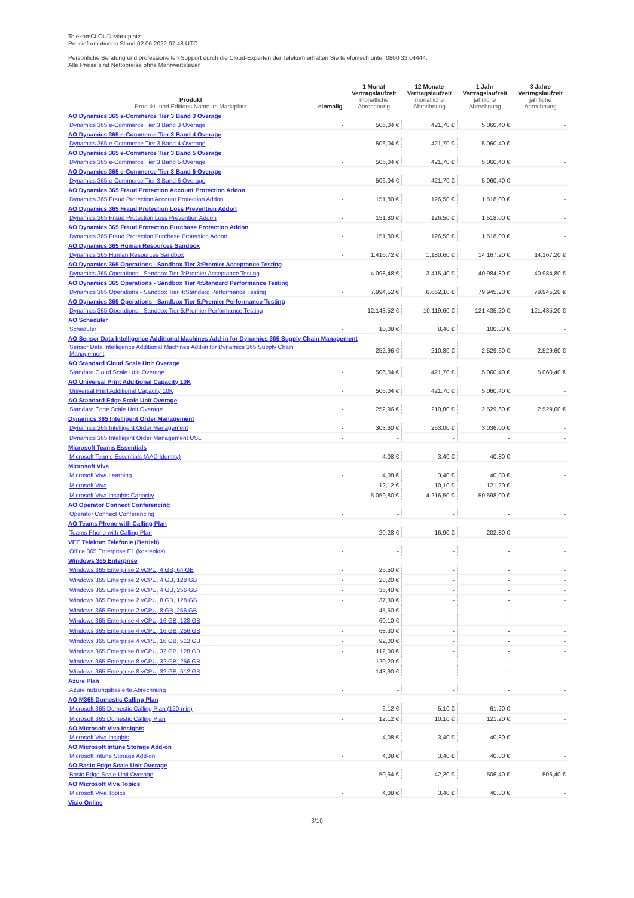TelekomCLOUD Marktplatz
Preisinformationen Stand 02.06.2022 07:48 UTC
Persönliche Beratung und professionellen Support durch die Cloud-Experten der Telekom erhalten Sie telefonisch unter 0800 33 04444.
Alle Preise sind Nettopreise ohne Mehrwertsteuer
| Produkt Produkt- und Editions Name im Marktplatz | einmalig | 1 Monat Vertragslaufzeit monatliche Abrechnung | 12 Monate Vertragslaufzeit monatliche Abrechnung | 1 Jahr Vertragslaufzeit jährliche Abrechnung | 3 Jahre Vertragslaufzeit jährliche Abrechnung |
| --- | --- | --- | --- | --- | --- |
| AO Dynamics 365 e-Commerce Tier 3 Band 3 Overage | | | | | |
| Dynamics 365 e-Commerce Tier 3 Band 3 Overage | - | 506,04 € | 421,70 € | 5.060,40 € | - |
| AO Dynamics 365 e-Commerce Tier 3 Band 4 Overage | | | | | |
| Dynamics 365 e-Commerce Tier 3 Band 4 Overage | - | 506,04 € | 421,70 € | 5.060,40 € | - |
| AO Dynamics 365 e-Commerce Tier 3 Band 5 Overage | | | | | |
| Dynamics 365 e-Commerce Tier 3 Band 5 Overage | - | 506,04 € | 421,70 € | 5.060,40 € | - |
| AO Dynamics 365 e-Commerce Tier 3 Band 6 Overage | | | | | |
| Dynamics 365 e-Commerce Tier 3 Band 6 Overage | - | 506,04 € | 421,70 € | 5.060,40 € | - |
| AO Dynamics 365 Fraud Protection Account Protection Addon | | | | | |
| Dynamics 365 Fraud Protection Account Protection Addon | - | 151,80 € | 126,50 € | 1.518,00 € | - |
| AO Dynamics 365 Fraud Protection Loss Prevention Addon | | | | | |
| Dynamics 365 Fraud Protection Loss Prevention Addon | - | 151,80 € | 126,50 € | 1.518,00 € | - |
| AO Dynamics 365 Fraud Protection Purchase Protection Addon | | | | | |
| Dynamics 365 Fraud Protection Purchase Protection Addon | - | 151,80 € | 126,50 € | 1.518,00 € | - |
| AO Dynamics 365 Human Resources Sandbox | | | | | |
| Dynamics 365 Human Resources Sandbox | - | 1.416,72 € | 1.180,60 € | 14.167,20 € | 14.167,20 € |
| AO Dynamics 365 Operations - Sandbox Tier 3:Premier Acceptance Testing | | | | | |
| Dynamics 365 Operations - Sandbox Tier 3:Premier Acceptance Testing | - | 4.098,48 € | 3.415,40 € | 40.984,80 € | 40.984,80 € |
| AO Dynamics 365 Operations - Sandbox Tier 4:Standard Performance Testing | | | | | |
| Dynamics 365 Operations - Sandbox Tier 4:Standard Performance Testing | - | 7.994,52 € | 6.662,10 € | 79.945,20 € | 79.945,20 € |
| AO Dynamics 365 Operations - Sandbox Tier 5:Premier Performance Testing | | | | | |
| Dynamics 365 Operations - Sandbox Tier 5:Premier Performance Testing | - | 12.143,52 € | 10.119,60 € | 121.435,20 € | 121.435,20 € |
| AO Scheduler | | | | | |
| Scheduler | - | 10,08 € | 8,40 € | 100,80 € | - |
| AO Sensor Data Intelligence Additional Machines Add-in for Dynamics 365 Supply Chain Management | | | | | |
| Sensor Data Intelligence Additional Machines Add-in for Dynamics 365 Supply Chain Management | - | 252,96 € | 210,80 € | 2.529,60 € | 2.529,60 € |
| AO Standard Cloud Scale Unit Overage | | | | | |
| Standard Cloud Scale Unit Overage | - | 506,04 € | 421,70 € | 5.060,40 € | 5.060,40 € |
| AO Universal Print Additional Capacity 10K | | | | | |
| Universal Print Additional Capacity 10K | - | 506,04 € | 421,70 € | 5.060,40 € | - |
| AO Standard Edge Scale Unit Overage | | | | | |
| Standard Edge Scale Unit Overage | - | 252,96 € | 210,80 € | 2.529,60 € | 2.529,60 € |
| Dynamics 365 Intelligent Order Management | | | | | |
| Dynamics 365 Intelligent Order Management | - | 303,60 € | 253,00 € | 3.036,00 € | - |
| Dynamics 365 Intelligent Order Management USL | - | - | - | - | - |
| Microsoft Teams Essentials | | | | | |
| Microsoft Teams Essentials (AAD Identity) | - | 4,08 € | 3,40 € | 40,80 € | - |
| Microsoft Viva | | | | | |
| Microsoft Viva Learning | - | 4,08 € | 3,40 € | 40,80 € | - |
| Microsoft Viva | - | 12,12 € | 10,10 € | 121,20 € | - |
| Microsoft Viva Insights Capacity | - | 5.059,80 € | 4.216,50 € | 50.598,00 € | - |
| AO Operator Connect Conferencing | | | | | |
| Operator Connect Conferencing | - | - | - | - | - |
| AO Teams Phone with Calling Plan | | | | | |
| Teams Phone with Calling Plan | - | 20,28 € | 16,90 € | 202,80 € | - |
| VEE Telekom Telefonie (Betrieb) | | | | | |
| Office 365 Enterprise E1 (kostenlos) | - | - | - | - | - |
| Windows 365 Enterprise | | | | | |
| Windows 365 Enterprise 2 vCPU, 4 GB, 64 GB | - | 25,50 € | - | - | - |
| Windows 365 Enterprise 2 vCPU, 4 GB, 128 GB | - | 28,20 € | - | - | - |
| Windows 365 Enterprise 2 vCPU, 4 GB, 256 GB | - | 36,40 € | - | - | - |
| Windows 365 Enterprise 2 vCPU, 8 GB, 128 GB | - | 37,30 € | - | - | - |
| Windows 365 Enterprise 2 vCPU, 8 GB, 256 GB | - | 45,50 € | - | - | - |
| Windows 365 Enterprise 4 vCPU, 16 GB, 128 GB | - | 60,10 € | - | - | - |
| Windows 365 Enterprise 4 vCPU, 16 GB, 256 GB | - | 68,30 € | - | - | - |
| Windows 365 Enterprise 4 vCPU, 16 GB, 512 GB | - | 92,00 € | - | - | - |
| Windows 365 Enterprise 8 vCPU, 32 GB, 128 GB | - | 112,00 € | - | - | - |
| Windows 365 Enterprise 8 vCPU, 32 GB, 256 GB | - | 120,20 € | - | - | - |
| Windows 365 Enterprise 8 vCPU, 32 GB, 512 GB | - | 143,90 € | - | - | - |
| Azure Plan | | | | | |
| Azure nutzungsbasierte Abrechnung | - | - | - | - | - |
| AO M365 Domestic Calling Plan | | | | | |
| Microsoft 365 Domestic Calling Plan (120 min) | - | 6,12 € | 5,10 € | 61,20 € | - |
| Microsoft 365 Domestic Calling Plan | - | 12,12 € | 10,10 € | 121,20 € | - |
| AO Microsoft Viva Insights | | | | | |
| Microsoft Viva Insights | - | 4,08 € | 3,40 € | 40,80 € | - |
| AO Microsoft Intune Storage Add-on | | | | | |
| Microsoft Intune Storage Add-on | - | 4,08 € | 3,40 € | 40,80 € | - |
| AO Basic Edge Scale Unit Overage | | | | | |
| Basic Edge Scale Unit Overage | - | 50,64 € | 42,20 € | 506,40 € | 506,40 € |
| AO Microsoft Viva Topics | | | | | |
| Microsoft Viva Topics | - | 4,08 € | 3,40 € | 40,80 € | - |
| Visio Online | | | | | |
3/10